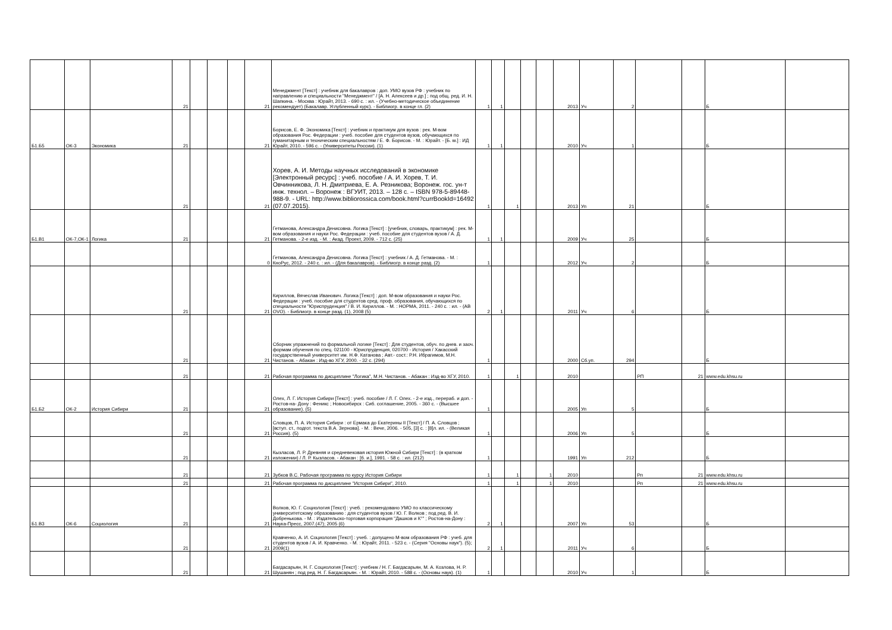| | | | 21 | | | | 21 | Менеджмент [Текст] : учебник для бакалавров : доп. УМО вузов РФ : учебник по направлению и специальности "Менеджмент" / [А. Н. Алексеев и др.] ; под общ. ред. И. Н. Шапкина. - Москва : Юрайт, 2013. - 690 с. : ил. - (Учебно-методическое объединение рекомендует) (Бакалавр. Углубленный курс). - Библиогр. в конце гл. (2) | 1 | 1 | | | | 2013 | Уч | 2 | | | Б | |
| Б1.Б5 | ОК-3 | Экономика | 21 | | | | 21 | Борисов, Е. Ф. Экономика [Текст] : учебник и практикум для вузов : рек. М-вом образования Рос. Федерации : учеб. пособие для студентов вузов, обучающихся по гуманитарным и техническим специальностям / Е. Ф. Борисов. - М. : Юрайт. - [Б. м.] : ИД Юрайт, 2010. - 596 с. - (Университеты России). (1) | 1 | 1 | | | | 2010 | Уч | 1 | | | Б | |
| | | | 21 | | | | 21 | Хорев, А. И. Методы научных исследований в экономике [Электронный ресурс] : учеб. пособие / А. И. Хорев, Т. И. Овчинникова, Л. Н. Дмитриева, Е. А. Резникова; Воронеж. гос. ун-т инж. технол. – Воронеж : ВГУИТ, 2013. – 128 с. – ISBN 978-5-89448-988-9. - URL: http://www.bibliorossica.com/book.html?currBookId=16492 (07.07.2015). | 1 | | 1 | | | 2013 | Уп | 21 | | | Б | |
| Б1.В1 | ОК-7,ОК-1 | Логика | 21 | | | | 21 | Гетманова, Александра Денисовна. Логика [Текст] : [учебник, словарь, практикум] : рек. М-вом образования и науки Рос. Федерации : учеб. пособие для студентов вузов / А. Д. Гетманова. - 2-е изд. - М. : Акад. Проект, 2009. - 712 с. (25) | 1 | 1 | | | | 2009 | Уч | 25 | | | Б | |
| | | | | | | | 0 | Гетманова, Александра Денисовна. Логика [Текст] : учебник / А. Д. Гетманова. - М. : КноРус, 2012. - 240 с. : ил. - (Для бакалавров). - Библиогр. в конце разд. (2) | 1 | | | | | 2012 | Уч | 2 | | | Б | |
| | | | 21 | | | | 21 | Кириллов, Вячеслав Иванович. Логика [Текст] : доп. М-вом образования и науки Рос. Федерации : учеб. пособие для студентов сред. проф. образования, обучающихся по специальности "Юриспруденция" / В. И. Кириллов. - М. : НОРМА, 2011. - 240 с. : ил. - (АВ OVO). - Библиогр. в конце разд. (1), 2008 (5) | 2 | 1 | | | | 2011 | Уч | 6 | | | Б | |
| | | | 21 | | | | 21 | Сборник упражнений по формальной логике [Текст] : Для студентов, обуч. по днев. и заоч. формам обучения по спец. 021100 - Юриспруденция, 020700 - История / Хакасский государственный университет им. Н.Ф. Катанова ; Авт.- сост.: Р.Н. Ибрагимов, М.Н. Чистанов. - Абакан : Изд-во ХГУ, 2000. - 32 с. (294) | 1 | | | | | 2000 | Сб.уп. | 294 | | | Б | |
| | | | 21 | | | | 21 | Рабочая программа по дисциплине "Логика", М.Н. Чистанов. - Абакан : Изд-во ХГУ, 2010. | 1 | | 1 | | | 2010 | | | РП | 21 | www.edu.khsu.ru | |
| Б1.Б2 | ОК-2 | История Сибири | 21 | | | | 21 | Олех, Л. Г. История Сибири [Текст] : учеб. пособие / Л. Г. Олех. - 2-е изд., перераб. и доп. - Ростов-на- Дону : Феникс ; Новосибирск : Сиб. соглашение, 2005. - 360 с. - (Высшее образование). (5) | 1 | | | | | 2005 | Уп | 5 | | | Б | |
| | | | 21 | | | | 21 | Словцов, П. А. История Сибири : от Ермака до Екатерины II [Текст] / П. А. Словцов ; [вступ. ст., подгот. текста В.А. Зернова]. - М. : Вече, 2006. - 505, [3] с. : [8]л. ил. - (Великая Россия). (5) | 1 | | | | | 2006 | Уп | 5 | | | Б | |
| | | | 21 | | | | 21 | Кызласов, Л. Р. Древняя и средневековая история Южной Сибири [Текст] : (в кратком изложении) / Л. Р. Кызласов. - Абакан : [б. и.], 1991. - 58 с. : ил. (212) | 1 | | | | | 1991 | Уп | 212 | | | Б | |
| | | | 21 | | | | 21 | Зубков В.С. Рабочая программа по курсу История Сибири | 1 | | 1 | | 1 | 2010 | | | Рп | 21 | www.edu.khsu.ru | |
| | | | 21 | | | | 21 | Рабочая программа по дисциплине "История Сибири", 2010. | 1 | | 1 | | 1 | 2010 | | | Рп | 21 | www.edu.khsu.ru | |
| Б1.В3 | ОК-6 | Социология | 21 | | | | 21 | Волков, Ю. Г. Социология [Текст] : учеб. : рекомендовано УМО по классическому университетскому образованию : для студентов вузов / Ю. Г. Волков ; под ред. В. И. Добренькова. - М. : Издательско-торговая корпорация "Дашков и К°" ; Ростов-на-Дону : Наука-Пресс, 2007.(47); 2005 (6) | 2 | 1 | | | | 2007 | Уп | 53 | | | Б | |
| | | | 21 | | | | 21 | Кравченко, А. И. Социология [Текст] : учеб. : допущено М-вом образования РФ : учеб. для студентов вузов / А. И. Кравченко. - М. : Юрайт, 2011. - 523 с. - (Серия "Основы наук"). (5); 2009(1) | 2 | 1 | | | | 2011 | Уч | 6 | | | Б | |
| | | | 21 | | | | 21 | Багдасарьян, Н. Г. Социология [Текст] : учебник / Н. Г. Багдасарьян, М. А. Козлова, Н. Р. Шушанян ; под ред. Н. Г. Багдасарьян. - М. : Юрайт, 2010. - 588 с. - (Основы наук). (1) | 1 | | | | | 2010 | Уч | 1 | | | Б | |